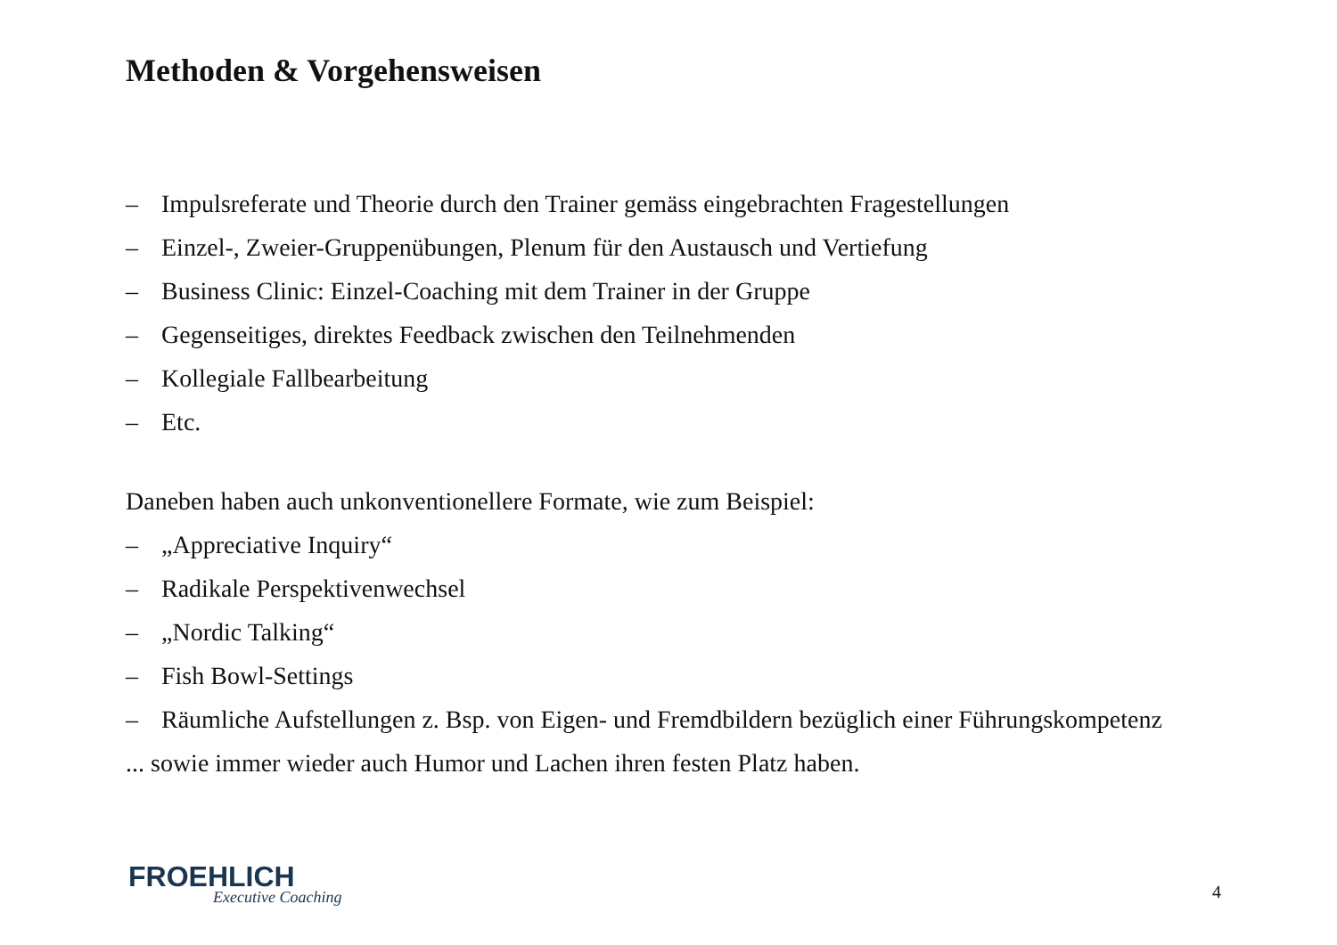Methoden & Vorgehensweisen
– Impulsreferate und Theorie durch den Trainer gemäss eingebrachten Fragestellungen
– Einzel-, Zweier-Gruppenübungen, Plenum für den Austausch und Vertiefung
– Business Clinic: Einzel-Coaching mit dem Trainer in der Gruppe
– Gegenseitiges, direktes Feedback zwischen den Teilnehmenden
– Kollegiale Fallbearbeitung
– Etc.
Daneben haben auch unkonventionellere Formate, wie zum Beispiel:
– „Appreciative Inquiry“
– Radikale Perspektivenwechsel
– „Nordic Talking“
– Fish Bowl-Settings
– Räumliche Aufstellungen z. Bsp. von Eigen- und Fremdbildern bezüglich einer Führungskompetenz
... sowie immer wieder auch Humor und Lachen ihren festen Platz haben.
FROEHLICH
Executive Coaching
4